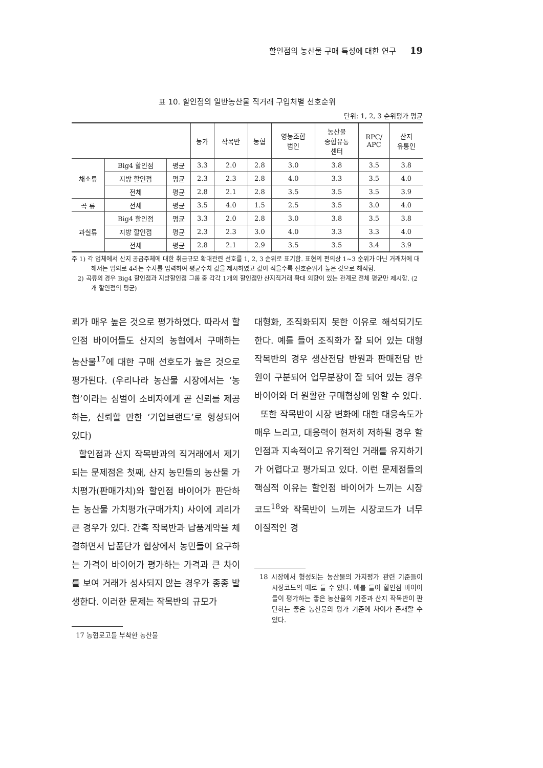할인점의 농산물 구매 특성에 대한 연구 19
표 10. 할인점의 일반농산물 직거래 구입처별 선호순위
단위: 1, 2, 3 순위평가 평균
| | | | 농가 | 작목반 | 농협 | 영농조합 법인 | 농산물 종합유통 센터 | RPC/ APC | 산지 유통인 |
| --- | --- | --- | --- | --- | --- | --- | --- | --- | --- |
| 채소류 | Big4 할인점 | 평균 | 3.3 | 2.0 | 2.8 | 3.0 | 3.8 | 3.5 | 3.8 |
| | 지방 할인점 | 평균 | 2.3 | 2.3 | 2.8 | 4.0 | 3.3 | 3.5 | 4.0 |
| | 전체 | 평균 | 2.8 | 2.1 | 2.8 | 3.5 | 3.5 | 3.5 | 3.9 |
| 곡 류 | 전체 | 평균 | 3.5 | 4.0 | 1.5 | 2.5 | 3.5 | 3.0 | 4.0 |
| 과실류 | Big4 할인점 | 평균 | 3.3 | 2.0 | 2.8 | 3.0 | 3.8 | 3.5 | 3.8 |
| | 지방 할인점 | 평균 | 2.3 | 2.3 | 3.0 | 4.0 | 3.3 | 3.3 | 4.0 |
| | 전체 | 평균 | 2.8 | 2.1 | 2.9 | 3.5 | 3.5 | 3.4 | 3.9 |
주 1) 각 업체에서 산지 공급주체에 대한 취급규모 확대관련 선호를 1, 2, 3 순위로 표기함. 표현의 편의상 1~3 순위가 아닌 거래처에 대해서는 임의로 4라는 수자를 입력하여 평균수치 값을 제시하였고 값이 적을수록 선호순위가 높은 것으로 해석함.
2) 곡류의 경우 Big4 할인점과 지방할인점 그룹 중 각각 1개의 할인점만 산지직거래 확대 의향이 있는 관계로 전체 평균만 제시함. (2개 할인점의 평균)
뢰가 매우 높은 것으로 평가하였다. 따라서 할인점 바이어들도 산지의 농협에서 구매하는 농산물<sup>17</sup>에 대한 구매 선호도가 높은 것으로 평가된다. (우리나라 농산물 시장에서는 ‘농협’이라는 심벌이 소비자에게 곧 신뢰를 제공하는, 신뢰할 만한 ‘기업브랜드’로 형성되어 있다)
할인점과 산지 작목반과의 직거래에서 제기되는 문제점은 첫째, 산지 농민들의 농산물 가치평가(판매가치)와 할인점 바이어가 판단하는 농산물 가치평가(구매가치) 사이에 괴리가 큰 경우가 있다. 간혹 작목반과 납품계약을 체결하면서 납품단가 협상에서 농민들이 요구하는 가격이 바이어가 평가하는 가격과 큰 차이를 보여 거래가 성사되지 않는 경우가 종종 발생한다. 이러한 문제는 작목반의 규모가
17 농협로고를 부착한 농산물
대형화, 조직화되지 못한 이유로 해석되기도 한다. 예를 들어 조직화가 잘 되어 있는 대형작목반의 경우 생산전담 반원과 판매전담 반원이 구분되어 업무분장이 잘 되어 있는 경우 바이어와 더 원활한 구매협상에 임할 수 있다.
또한 작목반이 시장 변화에 대한 대응속도가 매우 느리고, 대응력이 현저히 저하될 경우 할인점과 지속적이고 유기적인 거래를 유지하기가 어렵다고 평가되고 있다. 이런 문제점들의 핵심적 이유는 할인점 바이어가 느끼는 시장코드<sup>18</sup>와 작목반이 느끼는 시장코드가 너무 이질적인 경
18 시장에서 형성되는 농산물의 가치평가 관련 기준들이 시장코드의 예로 들 수 있다. 예를 들어 할인점 바이어들이 평가하는 좋은 농산물의 기준과 산지 작목반이 판단하는 좋은 농산물의 평가 기준에 차이가 존재할 수 있다.